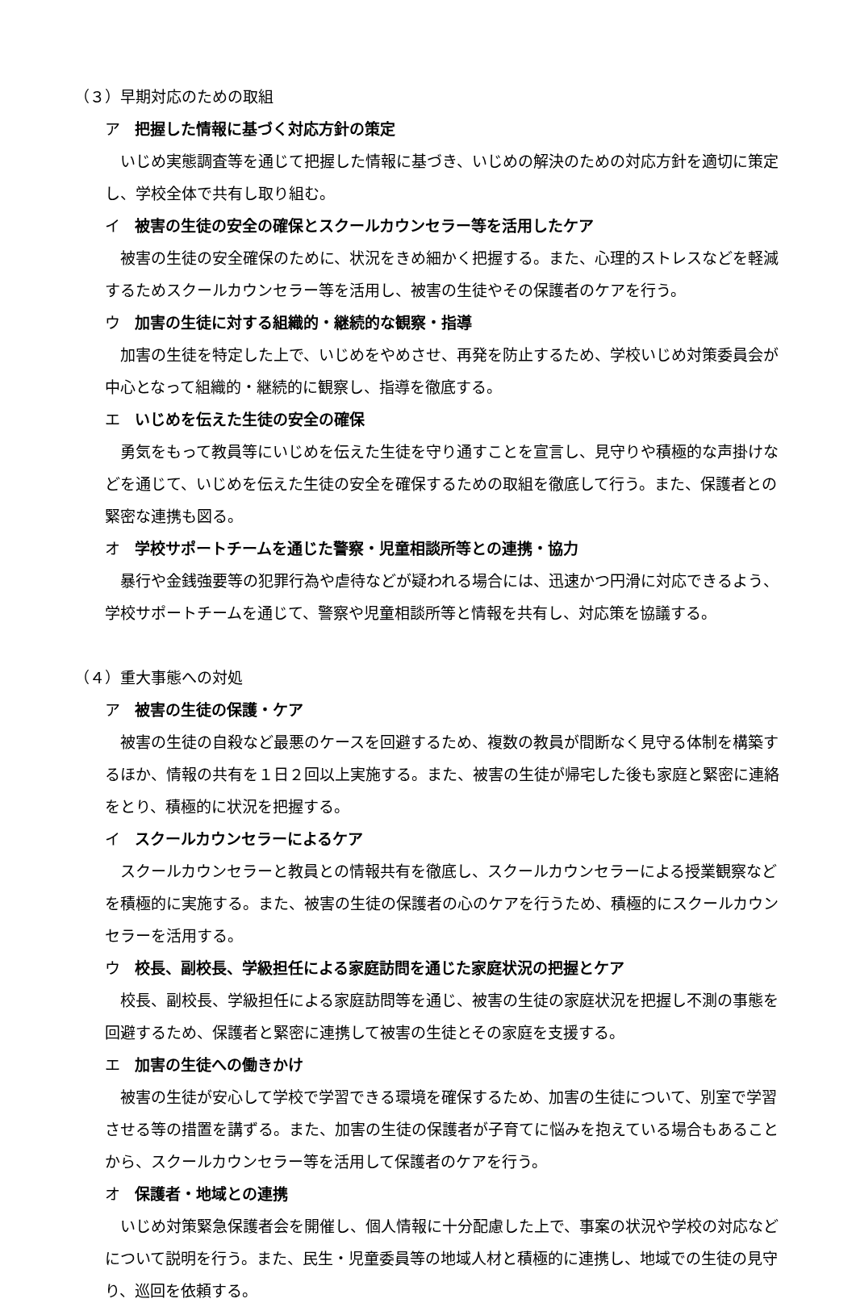（３）早期対応のための取組
ア 把握した情報に基づく対応方針の策定
いじめ実態調査等を通じて把握した情報に基づき、いじめの解決のための対応方針を適切に策定し、学校全体で共有し取り組む。
イ 被害の生徒の安全の確保とスクールカウンセラー等を活用したケア
被害の生徒の安全確保のために、状況をきめ細かく把握する。また、心理的ストレスなどを軽減するためスクールカウンセラー等を活用し、被害の生徒やその保護者のケアを行う。
ウ 加害の生徒に対する組織的・継続的な観察・指導
加害の生徒を特定した上で、いじめをやめさせ、再発を防止するため、学校いじめ対策委員会が中心となって組織的・継続的に観察し、指導を徹底する。
エ いじめを伝えた生徒の安全の確保
勇気をもって教員等にいじめを伝えた生徒を守り通すことを宣言し、見守りや積極的な声掛けなどを通じて、いじめを伝えた生徒の安全を確保するための取組を徹底して行う。また、保護者との緊密な連携も図る。
オ 学校サポートチームを通じた警察・児童相談所等との連携・協力
暴行や金銭強要等の犯罪行為や虐待などが疑われる場合には、迅速かつ円滑に対応できるよう、学校サポートチームを通じて、警察や児童相談所等と情報を共有し、対応策を協議する。
（４）重大事態への対処
ア 被害の生徒の保護・ケア
被害の生徒の自殺など最悪のケースを回避するため、複数の教員が間断なく見守る体制を構築するほか、情報の共有を１日２回以上実施する。また、被害の生徒が帰宅した後も家庭と緊密に連絡をとり、積極的に状況を把握する。
イ スクールカウンセラーによるケア
スクールカウンセラーと教員との情報共有を徹底し、スクールカウンセラーによる授業観察などを積極的に実施する。また、被害の生徒の保護者の心のケアを行うため、積極的にスクールカウンセラーを活用する。
ウ 校長、副校長、学級担任による家庭訪問を通じた家庭状況の把握とケア
校長、副校長、学級担任による家庭訪問等を通じ、被害の生徒の家庭状況を把握し不測の事態を回避するため、保護者と緊密に連携して被害の生徒とその家庭を支援する。
エ 加害の生徒への働きかけ
被害の生徒が安心して学校で学習できる環境を確保するため、加害の生徒について、別室で学習させる等の措置を講ずる。また、加害の生徒の保護者が子育てに悩みを抱えている場合もあることから、スクールカウンセラー等を活用して保護者のケアを行う。
オ 保護者・地域との連携
いじめ対策緊急保護者会を開催し、個人情報に十分配慮した上で、事案の状況や学校の対応などについて説明を行う。また、民生・児童委員等の地域人材と積極的に連携し、地域での生徒の見守り、巡回を依頼する。